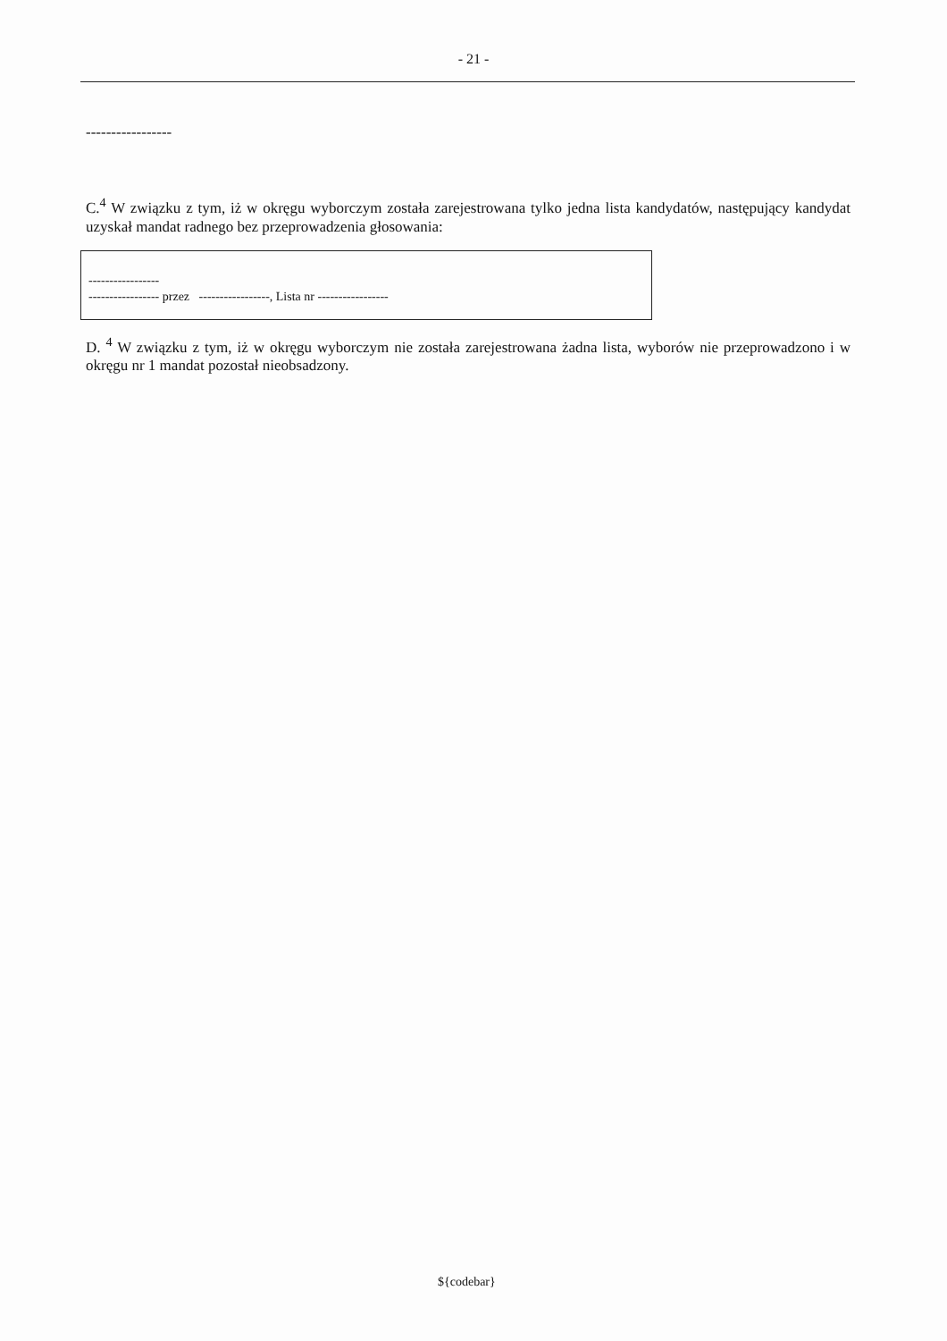- 21 -
-----------------
C.<sup>4</sup> W związku z tym, iż w okręgu wyborczym została zarejestrowana tylko jedna lista kandydatów, następujący kandydat uzyskał mandat radnego bez przeprowadzenia głosowania:
-----------------
----------------- przez -----------------, Lista nr -----------------
D. <sup>4</sup> W związku z tym, iż w okręgu wyborczym nie została zarejestrowana żadna lista, wyborów nie przeprowadzono i w okręgu nr 1 mandat pozostał nieobsadzony.
${codebar}